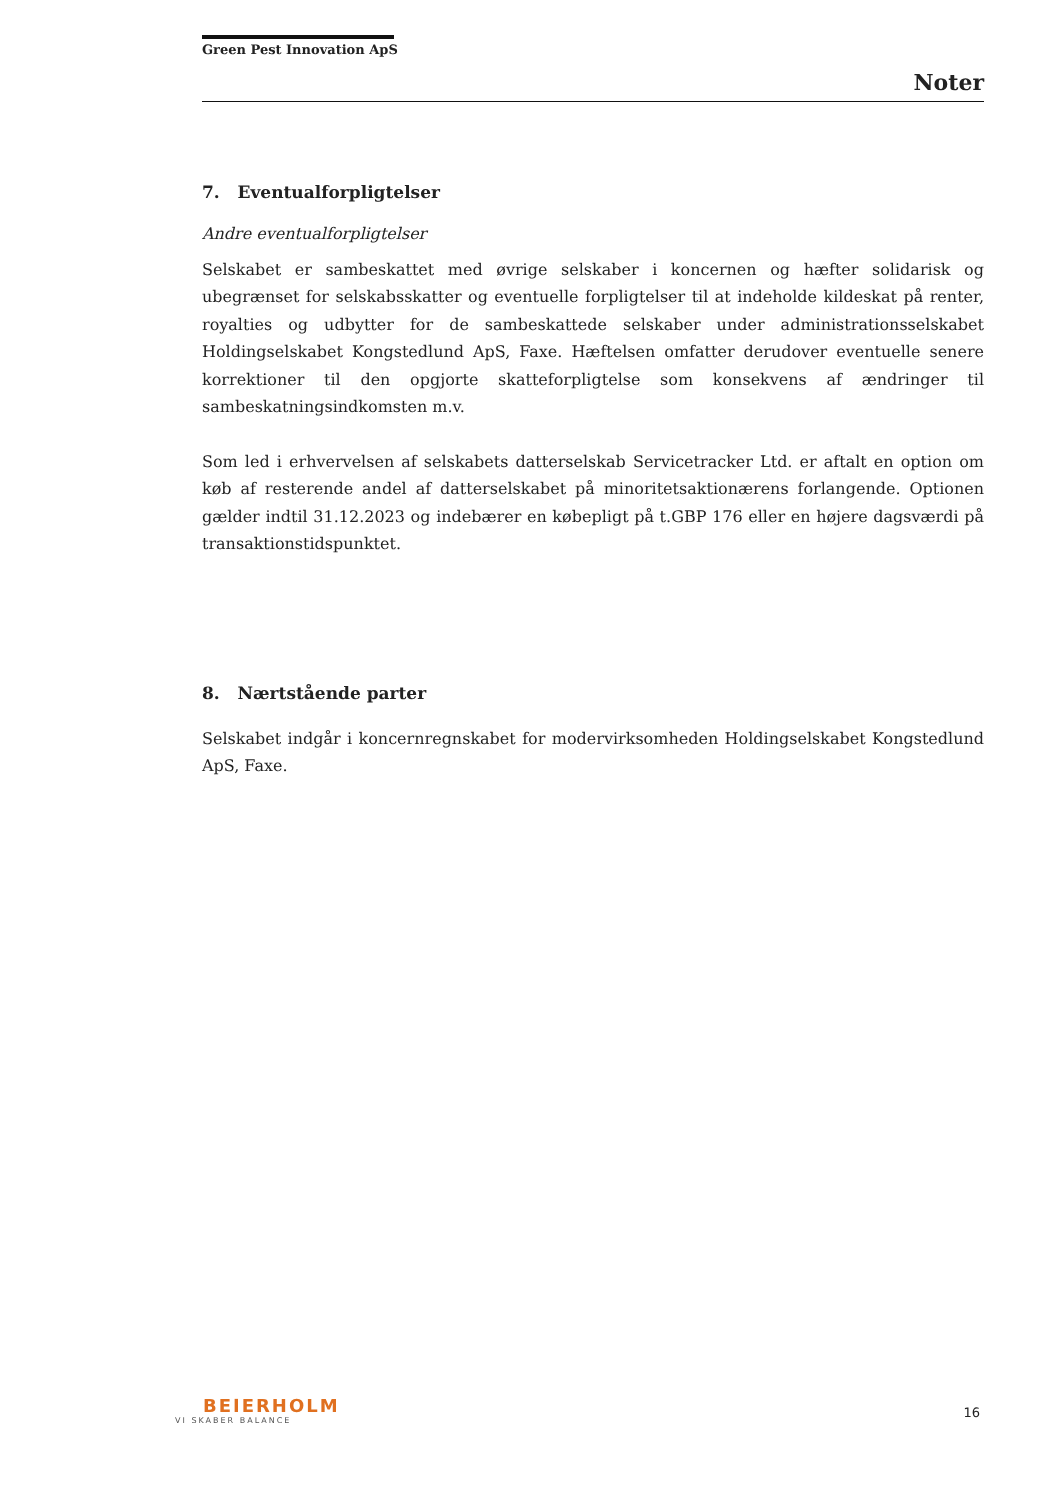Green Pest Innovation ApS
Noter
7. Eventualforpligtelser
Andre eventualforpligtelser
Selskabet er sambeskattet med øvrige selskaber i koncernen og hæfter solidarisk og ubegrænset for selskabsskatter og eventuelle forpligtelser til at indeholde kildeskat på renter, royalties og udbytter for de sambeskattede selskaber under administrationsselskabet Holdingselskabet Kongstedlund ApS, Faxe. Hæftelsen omfatter derudover eventuelle senere korrektioner til den opgjorte skatteforpligtelse som konsekvens af ændringer til sambeskatningsindkomsten m.v.
Som led i erhvervelsen af selskabets datterselskab Servicetracker Ltd. er aftalt en option om køb af resterende andel af datterselskabet på minoritetsaktionærens forlangende. Optionen gælder indtil 31.12.2023 og indebærer en købepligt på t.GBP 176 eller en højere dagsværdi på transaktionstidspunktet.
8. Nærtstående parter
Selskabet indgår i koncernregnskabet for modervirksomheden Holdingselskabet Kongstedlund ApS, Faxe.
BEIERHOLM
VI SKABER BALANCE
16